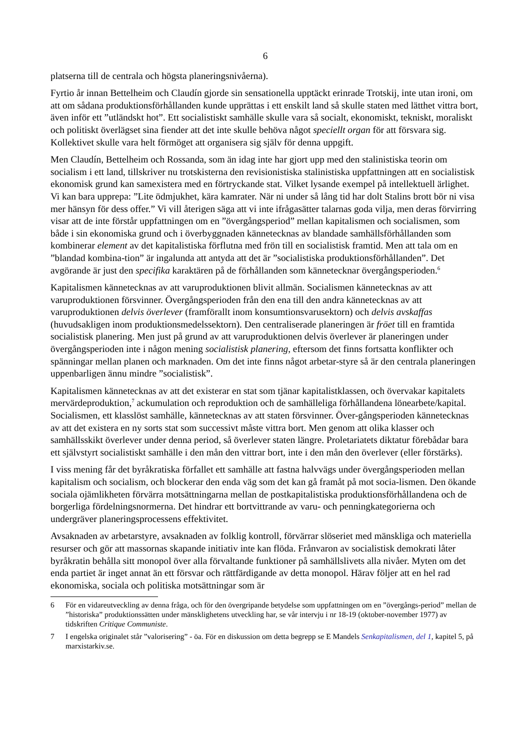6
platserna till de centrala och högsta planeringsnivåerna).
Fyrtio år innan Bettelheim och Claudín gjorde sin sensationella upptäckt erinrade Trotskij, inte utan ironi, om att om sådana produktionsförhållanden kunde upprättas i ett enskilt land så skulle staten med lätthet vittra bort, även inför ett ”utländskt hot”. Ett socialistiskt samhälle skulle vara så socialt, ekonomiskt, tekniskt, moraliskt och politiskt överlägset sina fiender att det inte skulle behöva något speciellt organ för att försvara sig. Kollektivet skulle vara helt förmöget att organisera sig själv för denna uppgift.
Men Claudín, Bettelheim och Rossanda, som än idag inte har gjort upp med den stalinistiska teorin om socialism i ett land, tillskriver nu trotskisterna den revisionistiska stalinistiska uppfattningen att en socialistisk ekonomisk grund kan samexistera med en förtryckande stat. Vilket lysande exempel på intellektuell ärlighet. Vi kan bara upprepa: ”Lite ödmjukhet, kära kamrater. När ni under så lång tid har dolt Stalins brott bör ni visa mer hänsyn för dess offer.” Vi vill återigen säga att vi inte ifrågasätter talarnas goda vilja, men deras förvirring visar att de inte förstår uppfattningen om en ”övergångsperiod” mellan kapitalismen och socialismen, som både i sin ekonomiska grund och i överbyggnaden kännetecknas av blandade samhällsförhållanden som kombinerar element av det kapitalistiska förflutna med frön till en socialistisk framtid. Men att tala om en ”blandad kombina-tion” är ingalunda att antyda att det är ”socialistiska produktionsförhållanden”. Det avgörande är just den specifika karaktären på de förhållanden som kännetecknar övergångsperioden.<sup>6</sup>
Kapitalismen kännetecknas av att varuproduktionen blivit allmän. Socialismen kännetecknas av att varuproduktionen försvinner. Övergångsperioden från den ena till den andra kännetecknas av att varuproduktionen delvis överlever (framförallt inom konsumtionsvarusektorn) och delvis avskaffas (huvudsakligen inom produktionsmedelssektorn). Den centraliserade planeringen är fröet till en framtida socialistisk planering. Men just på grund av att varuproduktionen delvis överlever är planeringen under övergångsperioden inte i någon mening socialistisk planering, eftersom det finns fortsatta konflikter och spänningar mellan planen och marknaden. Om det inte finns något arbetar-styre så är den centrala planeringen uppenbarligen ännu mindre ”socialistisk”.
Kapitalismen kännetecknas av att det existerar en stat som tjänar kapitalistklassen, och övervakar kapitalets mervärdeproduktion,<sup>7</sup> ackumulation och reproduktion och de samhälleliga förhållandena lönearbete/kapital. Socialismen, ett klasslöst samhälle, kännetecknas av att staten försvinner. Över-gångsperioden kännetecknas av att det existera en ny sorts stat som successivt måste vittra bort. Men genom att olika klasser och samhällsskikt överlever under denna period, så överlever staten längre. Proletariatets diktatur förebådar bara ett självstyrt socialistiskt samhälle i den mån den vittrar bort, inte i den mån den överlever (eller förstärks).
I viss mening får det byråkratiska förfallet ett samhälle att fastna halvvägs under övergångsperioden mellan kapitalism och socialism, och blockerar den enda väg som det kan gå framåt på mot socia-lismen. Den ökande sociala ojämlikheten förvärra motsättningarna mellan de postkapitalistiska produktionsförhållandena och de borgerliga fördelningsnormerna. Det hindrar ett bortvittrande av varu- och penningkategorierna och undergräver planeringsprocessens effektivitet.
Avsaknaden av arbetarstyre, avsaknaden av folklig kontroll, förvärrar slöseriet med mänskliga och materiella resurser och gör att massornas skapande initiativ inte kan flöda. Frånvaron av socialistisk demokrati låter byråkratin behålla sitt monopol över alla förvaltande funktioner på samhällslivets alla nivåer. Myten om det enda partiet är inget annat än ett försvar och rättfärdigande av detta monopol. Härav följer att en hel rad ekonomiska, sociala och politiska motsättningar som är
6 För en vidareutveckling av denna fråga, och för den övergripande betydelse som uppfattningen om en ”övergångs-period” mellan de ”historiska” produktionssätten under mänsklighetens utveckling har, se vår intervju i nr 18-19 (oktober-november 1977) av tidskriften Critique Communiste.
7 I engelska originalet står ”valorisering” - öa. För en diskussion om detta begrepp se E Mandels Senkapitalismen, del 1, kapitel 5, på marxistarkiv.se.